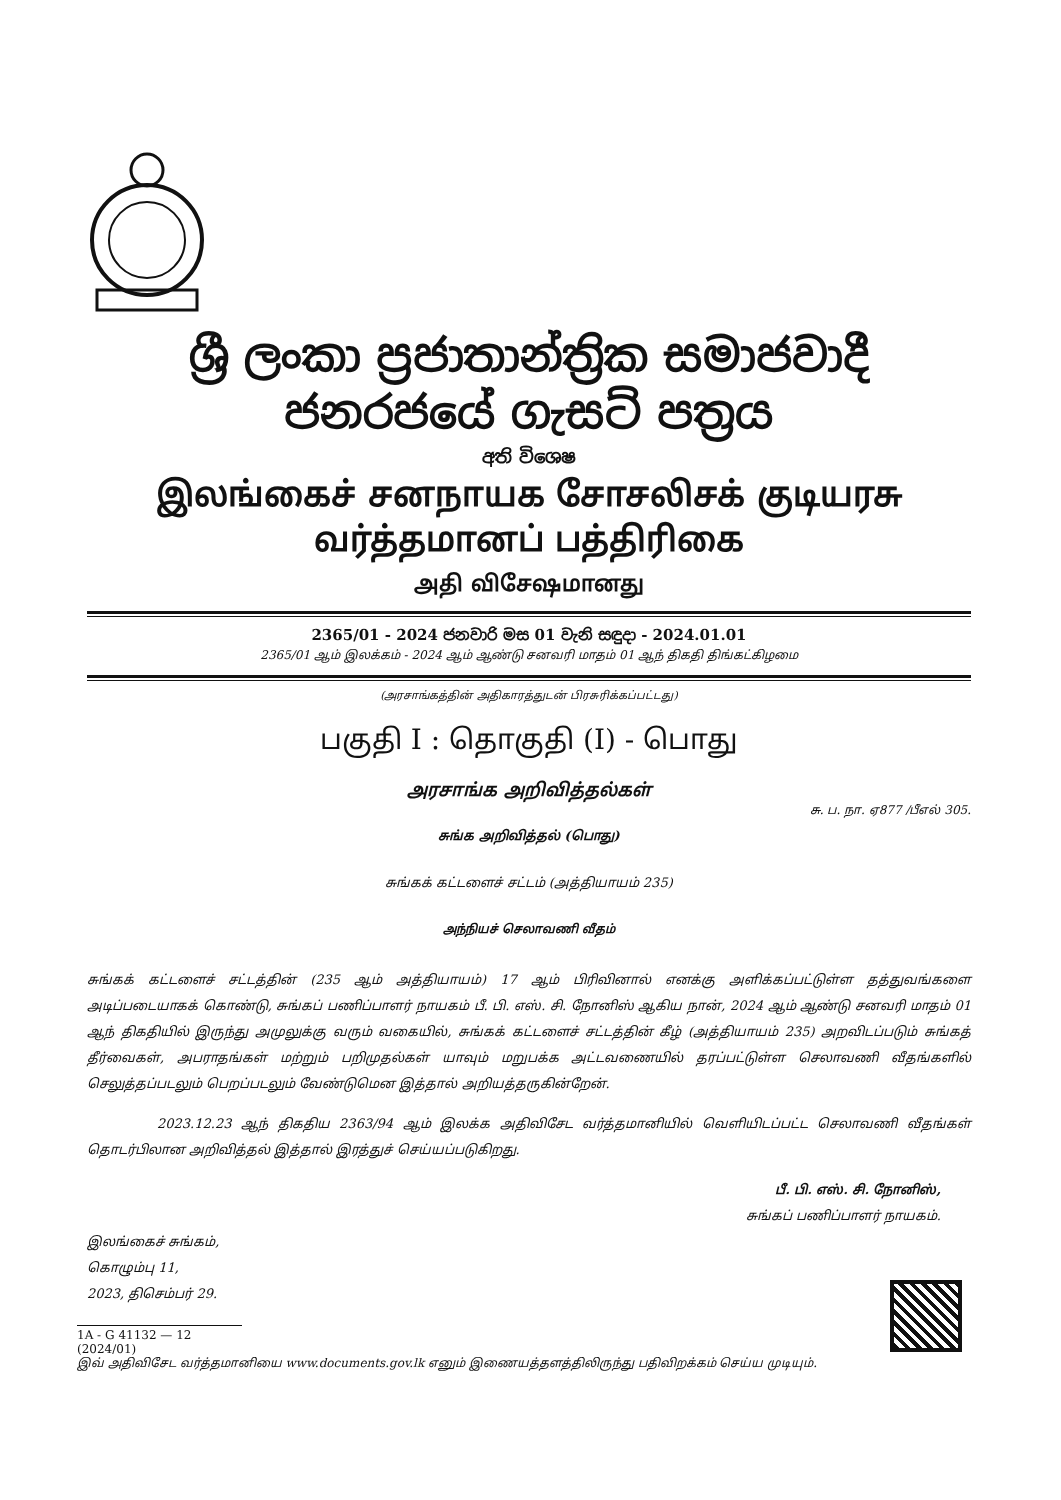ශ්‍රී ලංකා ප්‍රජාතාන්ත්‍රික සමාජවාදී ජනරජයේ ගැසට් පත්‍රය
අති විශෙෂ
இலங்கைச் சனநாயக சோசலிசக் குடியரசு வர்த்தமானப் பத்திரிகை
அதி விசேஷமானது
2365/01 - 2024 ජනවාරි මස 01 වැනි සඳුදා - 2024.01.01
2365/01 ஆம் இலக்கம் - 2024 ஆம் ஆண்டு சனவரி மாதம் 01 ஆந் திகதி திங்கட்கிழமை
(அரசாங்கத்தின் அதிகாரத்துடன் பிரசுரிக்கப்பட்டது)
பகுதி I : தொகுதி (I) - பொது
அரசாங்க அறிவித்தல்கள்
சு. ப. நா. ஏ877 /பீஎல் 305.
சுங்க அறிவித்தல் (பொது)
சுங்கக் கட்டளைச் சட்டம் (அத்தியாயம் 235)
அந்நியச் செலாவணி வீதம்
சுங்கக் கட்டளைச் சட்டத்தின் (235 ஆம் அத்தியாயம்) 17 ஆம் பிரிவினால் எனக்கு அளிக்கப்பட்டுள்ள தத்துவங்களை அடிப்படையாகக் கொண்டு, சுங்கப் பணிப்பாளர் நாயகம் பீ. பி. எஸ். சி. நோனிஸ் ஆகிய நான், 2024 ஆம் ஆண்டு சனவரி மாதம் 01 ஆந் திகதியில் இருந்து அமுலுக்கு வரும் வகையில், சுங்கக் கட்டளைச் சட்டத்தின் கீழ் (அத்தியாயம் 235) அறவிடப்படும் சுங்கத் தீர்வைகள், அபராதங்கள் மற்றும் பறிமுதல்கள் யாவும் மறுபக்க அட்டவணையில் தரப்பட்டுள்ள செலாவணி வீதங்களில் செலுத்தப்படலும் பெறப்படலும் வேண்டுமென இத்தால் அறியத்தருகின்றேன்.
2023.12.23 ஆந் திகதிய 2363/94 ஆம் இலக்க அதிவிசேட வர்த்தமானியில் வெளியிடப்பட்ட செலாவணி வீதங்கள் தொடர்பிலான அறிவித்தல் இத்தால் இரத்துச் செய்யப்படுகிறது.
பீ. பி. எஸ். சி. நோனிஸ்,
சுங்கப் பணிப்பாளர் நாயகம்.
இலங்கைச் சுங்கம்,
கொழும்பு 11,
2023, திசெம்பர் 29.
1A - G 41132 — 12 (2024/01)
இவ் அதிவிசேட வர்த்தமானியை www.documents.gov.lk எனும் இணையத்தளத்திலிருந்து பதிவிறக்கம் செய்ய முடியும்.